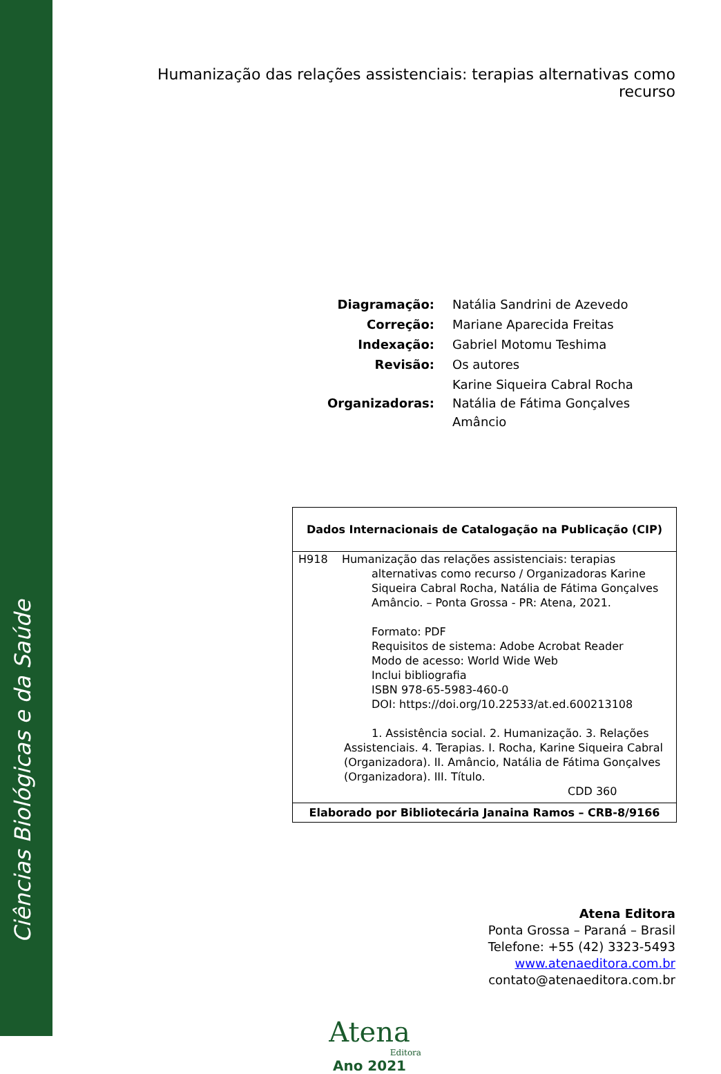Ciências Biológicas e da Saúde
Humanização das relações assistenciais: terapias alternativas como recurso
| Diagramação: | Natália Sandrini de Azevedo |
| Correção: | Mariane Aparecida Freitas |
| Indexação: | Gabriel Motomu Teshima |
| Revisão: | Os autores |
| Organizadoras: | Karine Siqueira Cabral Rocha Natália de Fátima Gonçalves Amâncio |
Dados Internacionais de Catalogação na Publicação (CIP)
H918 Humanização das relações assistenciais: terapias
alternativas como recurso / Organizadoras Karine Siqueira Cabral Rocha, Natália de Fátima Gonçalves Amâncio. – Ponta Grossa - PR: Atena, 2021.
Formato: PDF
Requisitos de sistema: Adobe Acrobat Reader
Modo de acesso: World Wide Web
Inclui bibliografia
ISBN 978-65-5983-460-0
DOI: https://doi.org/10.22533/at.ed.600213108
1. Assistência social. 2. Humanização. 3. Relações Assistenciais. 4. Terapias. I. Rocha, Karine Siqueira Cabral (Organizadora). II. Amâncio, Natália de Fátima Gonçalves (Organizadora). III. Título.
CDD 360
Elaborado por Bibliotecária Janaina Ramos – CRB-8/9166
Atena Editora
Ponta Grossa – Paraná – Brasil
Telefone: +55 (42) 3323-5493
www.atenaeditora.com.br
contato@atenaeditora.com.br
Atena
Editora
Ano 2021